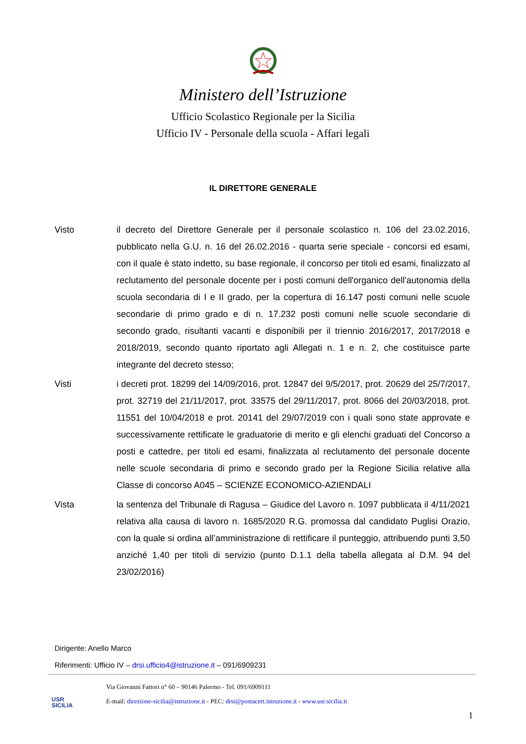Ministero dell’Istruzione
Ufficio Scolastico Regionale per la Sicilia
Ufficio IV - Personale della scuola - Affari legali
IL DIRETTORE GENERALE
Visto il decreto del Direttore Generale per il personale scolastico n. 106 del 23.02.2016, pubblicato nella G.U. n. 16 del 26.02.2016 - quarta serie speciale - concorsi ed esami, con il quale è stato indetto, su base regionale, il concorso per titoli ed esami, finalizzato al reclutamento del personale docente per i posti comuni dell'organico dell'autonomia della scuola secondaria di I e II grado, per la copertura di 16.147 posti comuni nelle scuole secondarie di primo grado e di n. 17.232 posti comuni nelle scuole secondarie di secondo grado, risultanti vacanti e disponibili per il triennio 2016/2017, 2017/2018 e 2018/2019, secondo quanto riportato agli Allegati n. 1 e n. 2, che costituisce parte integrante del decreto stesso;
Visti i decreti prot. 18299 del 14/09/2016, prot. 12847 del 9/5/2017, prot. 20629 del 25/7/2017, prot. 32719 del 21/11/2017, prot. 33575 del 29/11/2017, prot. 8066 del 20/03/2018, prot. 11551 del 10/04/2018 e prot. 20141 del 29/07/2019 con i quali sono state approvate e successivamente rettificate le graduatorie di merito e gli elenchi graduati del Concorso a posti e cattedre, per titoli ed esami, finalizzata al reclutamento del personale docente nelle scuole secondaria di primo e secondo grado per la Regione Sicilia relative alla Classe di concorso A045 – SCIENZE ECONOMICO-AZIENDALI
Vista la sentenza del Tribunale di Ragusa – Giudice del Lavoro n. 1097 pubblicata il 4/11/2021 relativa alla causa di lavoro n. 1685/2020 R.G. promossa dal candidato Puglisi Orazio, con la quale si ordina all’amministrazione di rettificare il punteggio, attribuendo punti 3,50 anziché 1,40 per titoli di servizio (punto D.1.1 della tabella allegata al D.M. 94 del 23/02/2016)
Dirigente: Anello Marco
Riferimenti: Ufficio IV – drsi.ufficio4@istruzione.it – 091/6909231
USR
SICILIA
Via Giovanni Fattori n° 60 – 90146 Palermo - Tel. 091/6909111
E-mail: direzione-sicilia@istruzione.it - PEC: drsi@postacert.istruzione.it - www.usr.sicilia.it
1